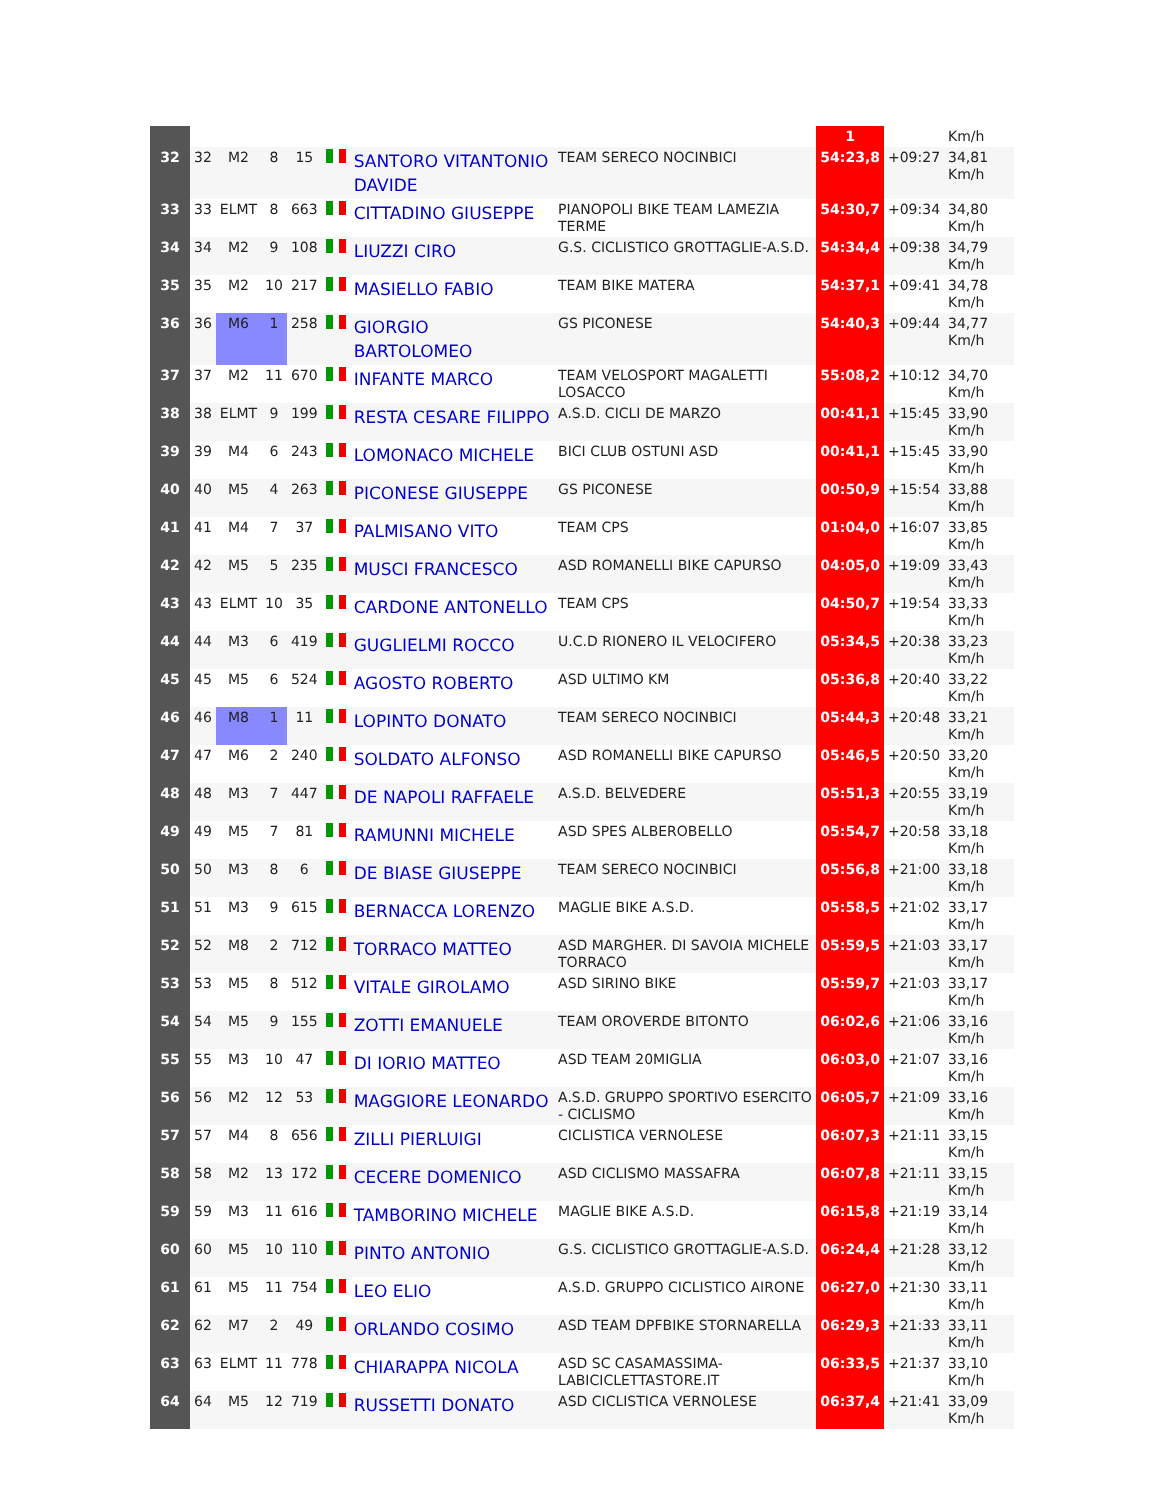| | | | | | | | | 1 | | Km/h |
| 32 | 32 | M2 | 8 | 15 | | SANTORO VITANTONIO DAVIDE | TEAM SERECO NOCINBICI | 54:23,8 | +09:27 | 34,81 Km/h |
| 33 | 33 | ELMT | 8 | 663 | | CITTADINO GIUSEPPE | PIANOPOLI BIKE TEAM LAMEZIA TERME | 54:30,7 | +09:34 | 34,80 Km/h |
| 34 | 34 | M2 | 9 | 108 | | LIUZZI CIRO | G.S. CICLISTICO GROTTAGLIE-A.S.D. | 54:34,4 | +09:38 | 34,79 Km/h |
| 35 | 35 | M2 | 10 | 217 | | MASIELLO FABIO | TEAM BIKE MATERA | 54:37,1 | +09:41 | 34,78 Km/h |
| 36 | 36 | M6 | 1 | 258 | | GIORGIO BARTOLOMEO | GS PICONESE | 54:40,3 | +09:44 | 34,77 Km/h |
| 37 | 37 | M2 | 11 | 670 | | INFANTE MARCO | TEAM VELOSPORT MAGALETTI LOSACCO | 55:08,2 | +10:12 | 34,70 Km/h |
| 38 | 38 | ELMT | 9 | 199 | | RESTA CESARE FILIPPO | A.S.D. CICLI DE MARZO | 00:41,1 | +15:45 | 33,90 Km/h |
| 39 | 39 | M4 | 6 | 243 | | LOMONACO MICHELE | BICI CLUB OSTUNI ASD | 00:41,1 | +15:45 | 33,90 Km/h |
| 40 | 40 | M5 | 4 | 263 | | PICONESE GIUSEPPE | GS PICONESE | 00:50,9 | +15:54 | 33,88 Km/h |
| 41 | 41 | M4 | 7 | 37 | | PALMISANO VITO | TEAM CPS | 01:04,0 | +16:07 | 33,85 Km/h |
| 42 | 42 | M5 | 5 | 235 | | MUSCI FRANCESCO | ASD ROMANELLI BIKE CAPURSO | 04:05,0 | +19:09 | 33,43 Km/h |
| 43 | 43 | ELMT | 10 | 35 | | CARDONE ANTONELLO | TEAM CPS | 04:50,7 | +19:54 | 33,33 Km/h |
| 44 | 44 | M3 | 6 | 419 | | GUGLIELMI ROCCO | U.C.D RIONERO IL VELOCIFERO | 05:34,5 | +20:38 | 33,23 Km/h |
| 45 | 45 | M5 | 6 | 524 | | AGOSTO ROBERTO | ASD ULTIMO KM | 05:36,8 | +20:40 | 33,22 Km/h |
| 46 | 46 | M8 | 1 | 11 | | LOPINTO DONATO | TEAM SERECO NOCINBICI | 05:44,3 | +20:48 | 33,21 Km/h |
| 47 | 47 | M6 | 2 | 240 | | SOLDATO ALFONSO | ASD ROMANELLI BIKE CAPURSO | 05:46,5 | +20:50 | 33,20 Km/h |
| 48 | 48 | M3 | 7 | 447 | | DE NAPOLI RAFFAELE | A.S.D. BELVEDERE | 05:51,3 | +20:55 | 33,19 Km/h |
| 49 | 49 | M5 | 7 | 81 | | RAMUNNI MICHELE | ASD SPES ALBEROBELLO | 05:54,7 | +20:58 | 33,18 Km/h |
| 50 | 50 | M3 | 8 | 6 | | DE BIASE GIUSEPPE | TEAM SERECO NOCINBICI | 05:56,8 | +21:00 | 33,18 Km/h |
| 51 | 51 | M3 | 9 | 615 | | BERNACCA LORENZO | MAGLIE BIKE A.S.D. | 05:58,5 | +21:02 | 33,17 Km/h |
| 52 | 52 | M8 | 2 | 712 | | TORRACO MATTEO | ASD MARGHER. DI SAVOIA MICHELE TORRACO | 05:59,5 | +21:03 | 33,17 Km/h |
| 53 | 53 | M5 | 8 | 512 | | VITALE GIROLAMO | ASD SIRINO BIKE | 05:59,7 | +21:03 | 33,17 Km/h |
| 54 | 54 | M5 | 9 | 155 | | ZOTTI EMANUELE | TEAM OROVERDE BITONTO | 06:02,6 | +21:06 | 33,16 Km/h |
| 55 | 55 | M3 | 10 | 47 | | DI IORIO MATTEO | ASD TEAM 20MIGLIA | 06:03,0 | +21:07 | 33,16 Km/h |
| 56 | 56 | M2 | 12 | 53 | | MAGGIORE LEONARDO | A.S.D. GRUPPO SPORTIVO ESERCITO - CICLISMO | 06:05,7 | +21:09 | 33,16 Km/h |
| 57 | 57 | M4 | 8 | 656 | | ZILLI PIERLUIGI | CICLISTICA VERNOLESE | 06:07,3 | +21:11 | 33,15 Km/h |
| 58 | 58 | M2 | 13 | 172 | | CECERE DOMENICO | ASD CICLISMO MASSAFRA | 06:07,8 | +21:11 | 33,15 Km/h |
| 59 | 59 | M3 | 11 | 616 | | TAMBORINO MICHELE | MAGLIE BIKE A.S.D. | 06:15,8 | +21:19 | 33,14 Km/h |
| 60 | 60 | M5 | 10 | 110 | | PINTO ANTONIO | G.S. CICLISTICO GROTTAGLIE-A.S.D. | 06:24,4 | +21:28 | 33,12 Km/h |
| 61 | 61 | M5 | 11 | 754 | | LEO ELIO | A.S.D. GRUPPO CICLISTICO AIRONE | 06:27,0 | +21:30 | 33,11 Km/h |
| 62 | 62 | M7 | 2 | 49 | | ORLANDO COSIMO | ASD TEAM DPFBIKE STORNARELLA | 06:29,3 | +21:33 | 33,11 Km/h |
| 63 | 63 | ELMT | 11 | 778 | | CHIARAPPA NICOLA | ASD SC CASAMASSIMA-LABICICLETTASTORE.IT | 06:33,5 | +21:37 | 33,10 Km/h |
| 64 | 64 | M5 | 12 | 719 | | RUSSETTI DONATO | ASD CICLISTICA VERNOLESE | 06:37,4 | +21:41 | 33,09 Km/h |